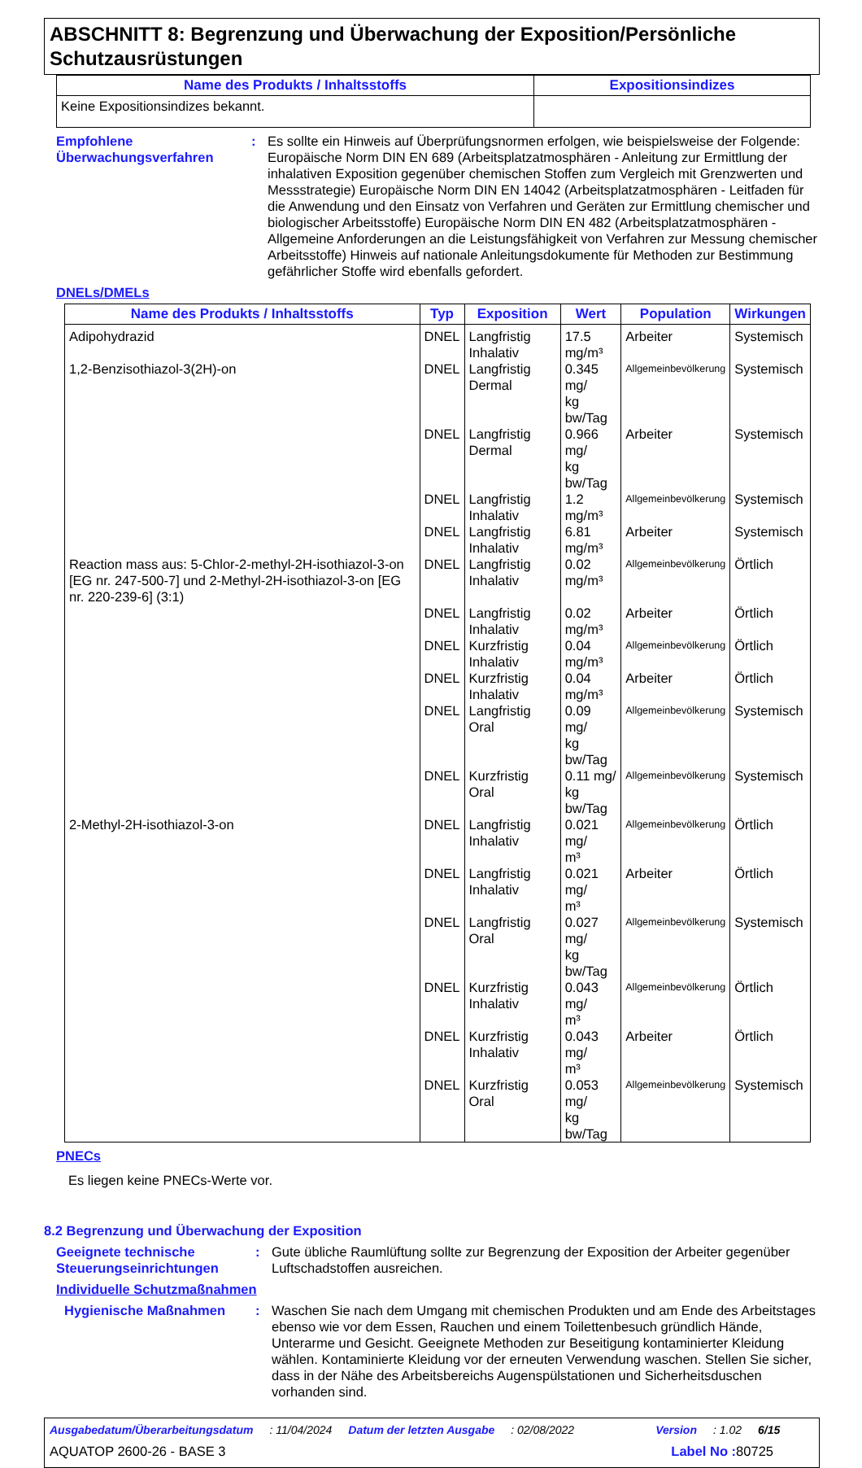ABSCHNITT 8: Begrenzung und Überwachung der Exposition/Persönliche Schutzausrüstungen
| Name des Produkts / Inhaltsstoffs | Expositionsindizes |
| --- | --- |
| Keine Expositionsindizes bekannt. | |
Empfohlene Überwachungsverfahren
: Es sollte ein Hinweis auf Überprüfungsnormen erfolgen, wie beispielsweise der Folgende: Europäische Norm DIN EN 689 (Arbeitsplatzatmosphären - Anleitung zur Ermittlung der inhalativen Exposition gegenüber chemischen Stoffen zum Vergleich mit Grenzwerten und Messstrategie) Europäische Norm DIN EN 14042 (Arbeitsplatzatmosphären - Leitfaden für die Anwendung und den Einsatz von Verfahren und Geräten zur Ermittlung chemischer und biologischer Arbeitsstoffe) Europäische Norm DIN EN 482 (Arbeitsplatzatmosphären - Allgemeine Anforderungen an die Leistungsfähigkeit von Verfahren zur Messung chemischer Arbeitsstoffe) Hinweis auf nationale Anleitungsdokumente für Methoden zur Bestimmung gefährlicher Stoffe wird ebenfalls gefordert.
DNELs/DMELs
| Name des Produkts / Inhaltsstoffs | Typ | Exposition | Wert | Population | Wirkungen |
| --- | --- | --- | --- | --- | --- |
| Adipohydrazid | DNEL | Langfristig Inhalativ | 17.5 mg/m³ | Arbeiter | Systemisch |
| 1,2-Benzisothiazol-3(2H)-on | DNEL | Langfristig Dermal | 0.345 mg/ kg bw/Tag | Allgemeinbevölkerung | Systemisch |
| | DNEL | Langfristig Dermal | 0.966 mg/ kg bw/Tag | Arbeiter | Systemisch |
| | DNEL | Langfristig Inhalativ | 1.2 mg/m³ | Allgemeinbevölkerung | Systemisch |
| | DNEL | Langfristig Inhalativ | 6.81 mg/m³ | Arbeiter | Systemisch |
| Reaction mass aus: 5-Chlor-2-methyl-2H-isothiazol-3-on [EG nr. 247-500-7] und 2-Methyl-2H-isothiazol-3-on [EG nr. 220-239-6] (3:1) | DNEL | Langfristig Inhalativ | 0.02 mg/m³ | Allgemeinbevölkerung | Örtlich |
| | DNEL | Langfristig Inhalativ | 0.02 mg/m³ | Arbeiter | Örtlich |
| | DNEL | Kurzfristig Inhalativ | 0.04 mg/m³ | Allgemeinbevölkerung | Örtlich |
| | DNEL | Kurzfristig Inhalativ | 0.04 mg/m³ | Arbeiter | Örtlich |
| | DNEL | Langfristig Oral | 0.09 mg/ kg bw/Tag | Allgemeinbevölkerung | Systemisch |
| | DNEL | Kurzfristig Oral | 0.11 mg/ kg bw/Tag | Allgemeinbevölkerung | Systemisch |
| 2-Methyl-2H-isothiazol-3-on | DNEL | Langfristig Inhalativ | 0.021 mg/ m³ | Allgemeinbevölkerung | Örtlich |
| | DNEL | Langfristig Inhalativ | 0.021 mg/ m³ | Arbeiter | Örtlich |
| | DNEL | Langfristig Oral | 0.027 mg/ kg bw/Tag | Allgemeinbevölkerung | Systemisch |
| | DNEL | Kurzfristig Inhalativ | 0.043 mg/ m³ | Allgemeinbevölkerung | Örtlich |
| | DNEL | Kurzfristig Inhalativ | 0.043 mg/ m³ | Arbeiter | Örtlich |
| | DNEL | Kurzfristig Oral | 0.053 mg/ kg bw/Tag | Allgemeinbevölkerung | Systemisch |
PNECs
Es liegen keine PNECs-Werte vor.
8.2 Begrenzung und Überwachung der Exposition
Geeignete technische Steuerungseinrichtungen
: Gute übliche Raumlüftung sollte zur Begrenzung der Exposition der Arbeiter gegenüber Luftschadstoffen ausreichen.
Individuelle Schutzmaßnahmen
Hygienische Maßnahmen : Waschen Sie nach dem Umgang mit chemischen Produkten und am Ende des Arbeitstages ebenso wie vor dem Essen, Rauchen und einem Toilettenbesuch gründlich Hände, Unterarme und Gesicht. Geeignete Methoden zur Beseitigung kontaminierter Kleidung wählen. Kontaminierte Kleidung vor der erneuten Verwendung waschen. Stellen Sie sicher, dass in der Nähe des Arbeitsbereichs Augenspülstationen und Sicherheitsduschen vorhanden sind.
Ausgabedatum/Überarbeitungsdatum : 11/04/2024 Datum der letzten Ausgabe : 02/08/2022 Version : 1.02 6/15
AQUATOP 2600-26 - BASE 3 Label No : 80725